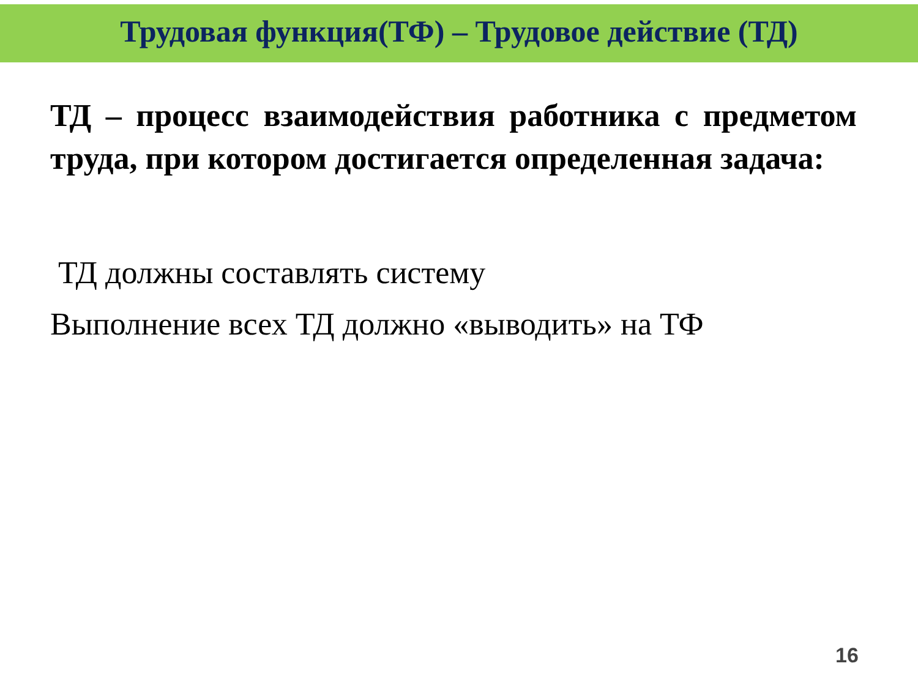Трудовая функция(ТФ) – Трудовое действие (ТД)
ТД – процесс взаимодействия работника с предметом труда, при котором достигается определенная задача:
ТД должны составлять систему
Выполнение всех ТД должно «выводить» на ТФ
16